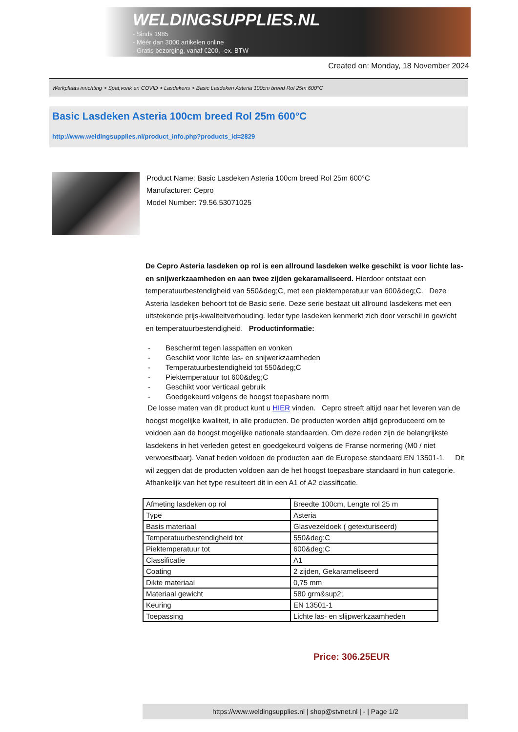WELDINGSUPPLIES.NL
- Sinds 1985
- Méér dan 3000 artikelen online
- Gratis bezorging, vanaf €200,--ex. BTW
Created on: Monday, 18 November 2024
Werkplaats inrichting > Spat,vonk en COVID > Lasdekens > Basic Lasdeken Asteria 100cm breed Rol 25m 600°C
Basic Lasdeken Asteria 100cm breed Rol 25m 600°C
http://www.weldingsupplies.nl/product_info.php?products_id=2829
Product Name: Basic Lasdeken Asteria 100cm breed Rol 25m 600°C
Manufacturer: Cepro
Model Number: 79.56.53071025
De Cepro Asteria lasdeken op rol is een allround lasdeken welke geschikt is voor lichte las- en snijwerkzaamheden en aan twee zijden gekaramaliseerd. Hierdoor ontstaat een temperatuurbestendigheid van 550&deg;C, met een piektemperatuur van 600&deg;C. Deze Asteria lasdeken behoort tot de Basic serie. Deze serie bestaat uit allround lasdekens met een uitstekende prijs-kwaliteitverhouding. Ieder type lasdeken kenmerkt zich door verschil in gewicht en temperatuurbestendigheid. Productinformatie:
- Beschermt tegen lasspatten en vonken
- Geschikt voor lichte las- en snijwerkzaamheden
- Temperatuurbestendigheid tot 550&deg;C
- Piektemperatuur tot 600&deg;C
- Geschikt voor verticaal gebruik
- Goedgekeurd volgens de hoogst toepasbare norm
De losse maten van dit product kunt u HIER vinden. Cepro streeft altijd naar het leveren van de hoogst mogelijke kwaliteit, in alle producten. De producten worden altijd geproduceerd om te voldoen aan de hoogst mogelijke nationale standaarden. Om deze reden zijn de belangrijkste lasdekens in het verleden getest en goedgekeurd volgens de Franse normering (M0 / niet verwoestbaar). Vanaf heden voldoen de producten aan de Europese standaard EN 13501-1. Dit wil zeggen dat de producten voldoen aan de het hoogst toepasbare standaard in hun categorie. Afhankelijk van het type resulteert dit in een A1 of A2 classificatie.
| Afmeting lasdeken op rol | Breedte 100cm, Lengte rol 25 m |
| Type | Asteria |
| Basis materiaal | Glasvezeldoek ( getexturiseerd) |
| Temperatuurbestendigheid tot | 550&deg;C |
| Piektemperatuur tot | 600&deg;C |
| Classificatie | A1 |
| Coating | 2 zijden, Gekarameliseerd |
| Dikte materiaal | 0,75 mm |
| Materiaal gewicht | 580 grm&sup2; |
| Keuring | EN 13501-1 |
| Toepassing | Lichte las- en slijpwerkzaamheden |
Price: 306.25EUR
https://www.weldingsupplies.nl | shop@stvnet.nl | - | Page 1/2